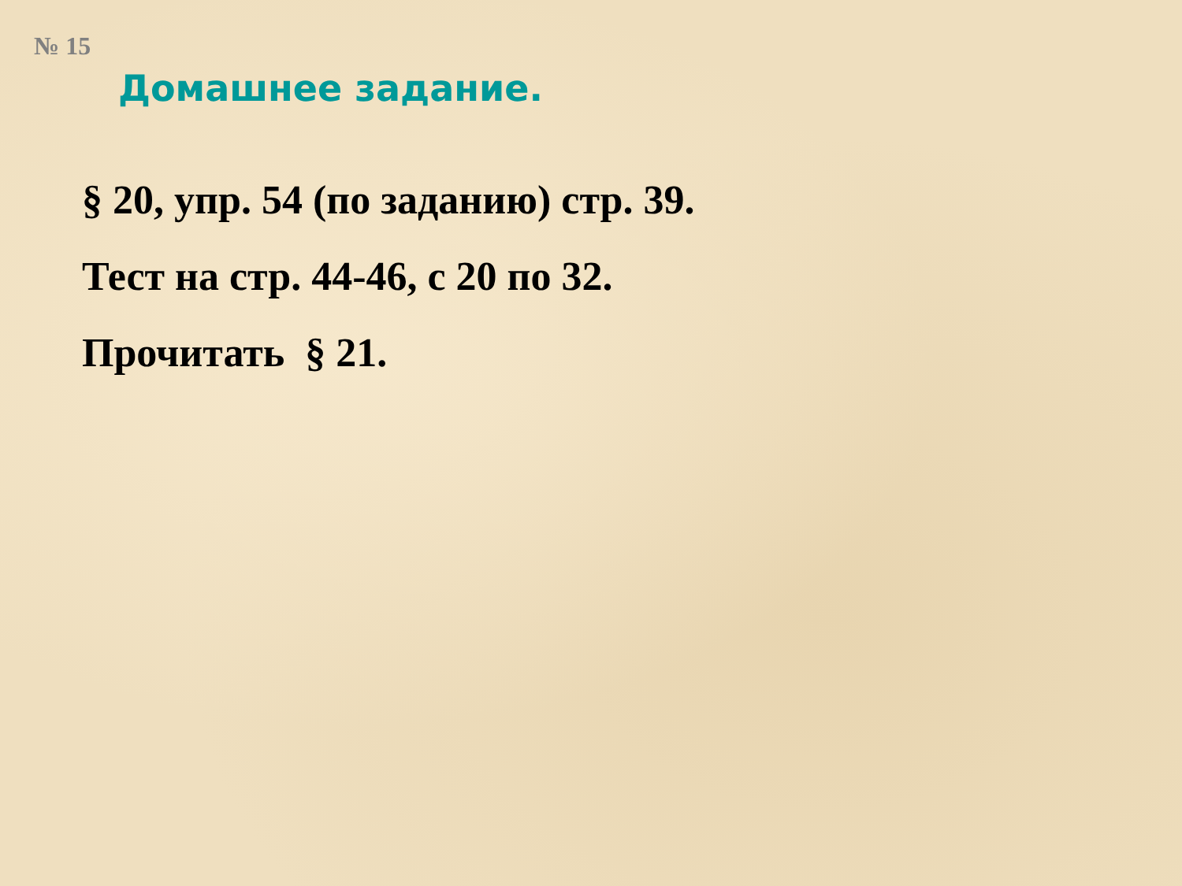№ 15
Домашнее задание.
§ 20, упр. 54 (по заданию) стр. 39.
Тест на стр. 44-46, с 20 по 32.
Прочитать § 21.